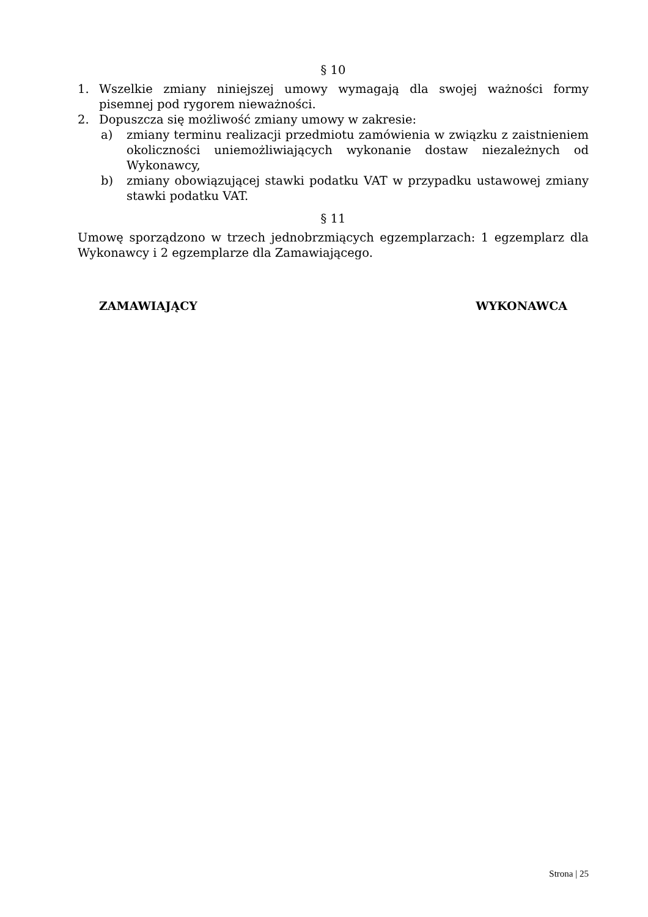§ 10
1. Wszelkie zmiany niniejszej umowy wymagają dla swojej ważności formy pisemnej pod rygorem nieważności.
2. Dopuszcza się możliwość zmiany umowy w zakresie:
a) zmiany terminu realizacji przedmiotu zamówienia w związku z zaistnieniem okoliczności uniemożliwiających wykonanie dostaw niezależnych od Wykonawcy,
b) zmiany obowiązującej stawki podatku VAT w przypadku ustawowej zmiany stawki podatku VAT.
§ 11
Umowę sporządzono w trzech jednobrzmiących egzemplarzach: 1 egzemplarz dla Wykonawcy i 2 egzemplarze dla Zamawiającego.
ZAMAWIAJĄCY WYKONAWCA
Strona | 25